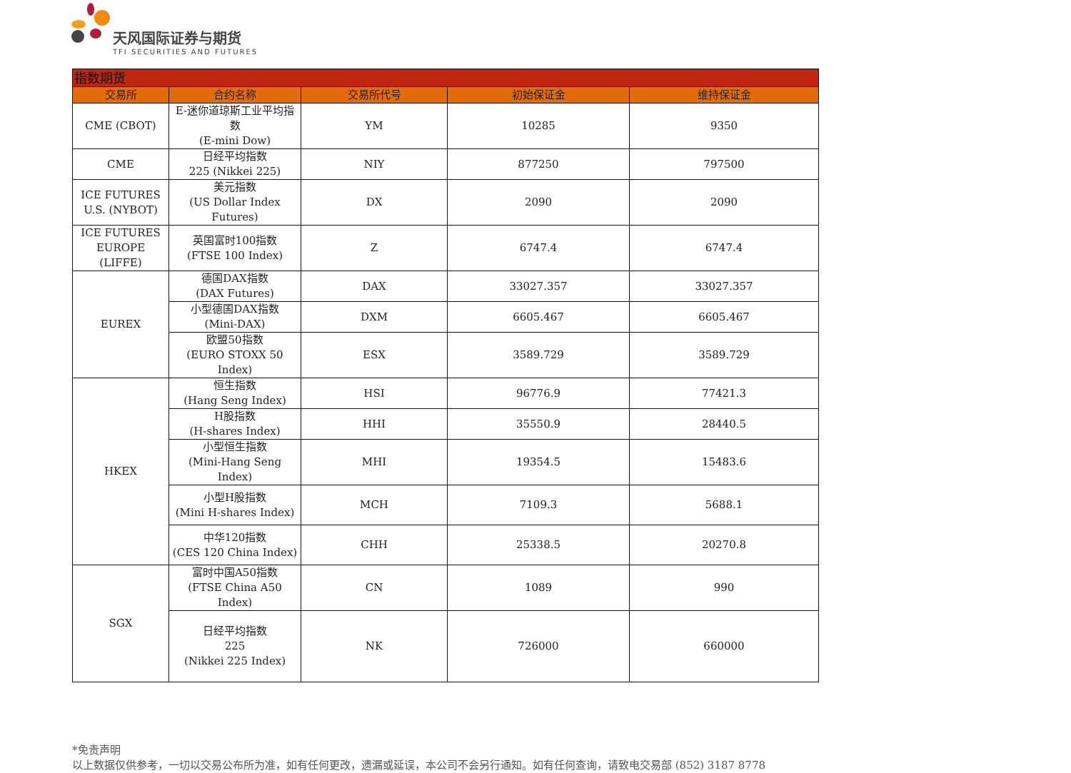天风国际证券与期货
TFI SECURITIES AND FUTURES
| 指数期货 | | | | |
| --- | --- | --- | --- | --- |
| 交易所 | 合约名称 | 交易所代号 | 初始保证金 | 维持保证金 |
| CME (CBOT) | E-迷你道琼斯工业平均指数 (E-mini Dow) | YM | 10285 | 9350 |
| CME | 日经平均指数 225 (Nikkei 225) | NIY | 877250 | 797500 |
| ICE FUTURES U.S. (NYBOT) | 美元指数 (US Dollar Index Futures) | DX | 2090 | 2090 |
| ICE FUTURES EUROPE (LIFFE) | 英国富时100指数 (FTSE 100 Index) | Z | 6747.4 | 6747.4 |
| EUREX | 德国DAX指数 (DAX Futures) | DAX | 33027.357 | 33027.357 |
| | 小型德国DAX指数 (Mini-DAX) | DXM | 6605.467 | 6605.467 |
| | 欧盟50指数 (EURO STOXX 50 Index) | ESX | 3589.729 | 3589.729 |
| HKEX | 恒生指数 (Hang Seng Index) | HSI | 96776.9 | 77421.3 |
| | H股指数 (H-shares Index) | HHI | 35550.9 | 28440.5 |
| | 小型恒生指数 (Mini-Hang Seng Index) | MHI | 19354.5 | 15483.6 |
| | 小型H股指数 (Mini H-shares Index) | MCH | 7109.3 | 5688.1 |
| | 中华120指数 (CES 120 China Index) | CHH | 25338.5 | 20270.8 |
| SGX | 富时中国A50指数 (FTSE China A50 Index) | CN | 1089 | 990 |
| | 日经平均指数 225 (Nikkei 225 Index) | NK | 726000 | 660000 |
*免责声明
以上数据仅供参考，一切以交易公布所为准，如有任何更改，遗漏或延误，本公司不会另行通知。如有任何查询，请致电交易部 (852) 3187 8778